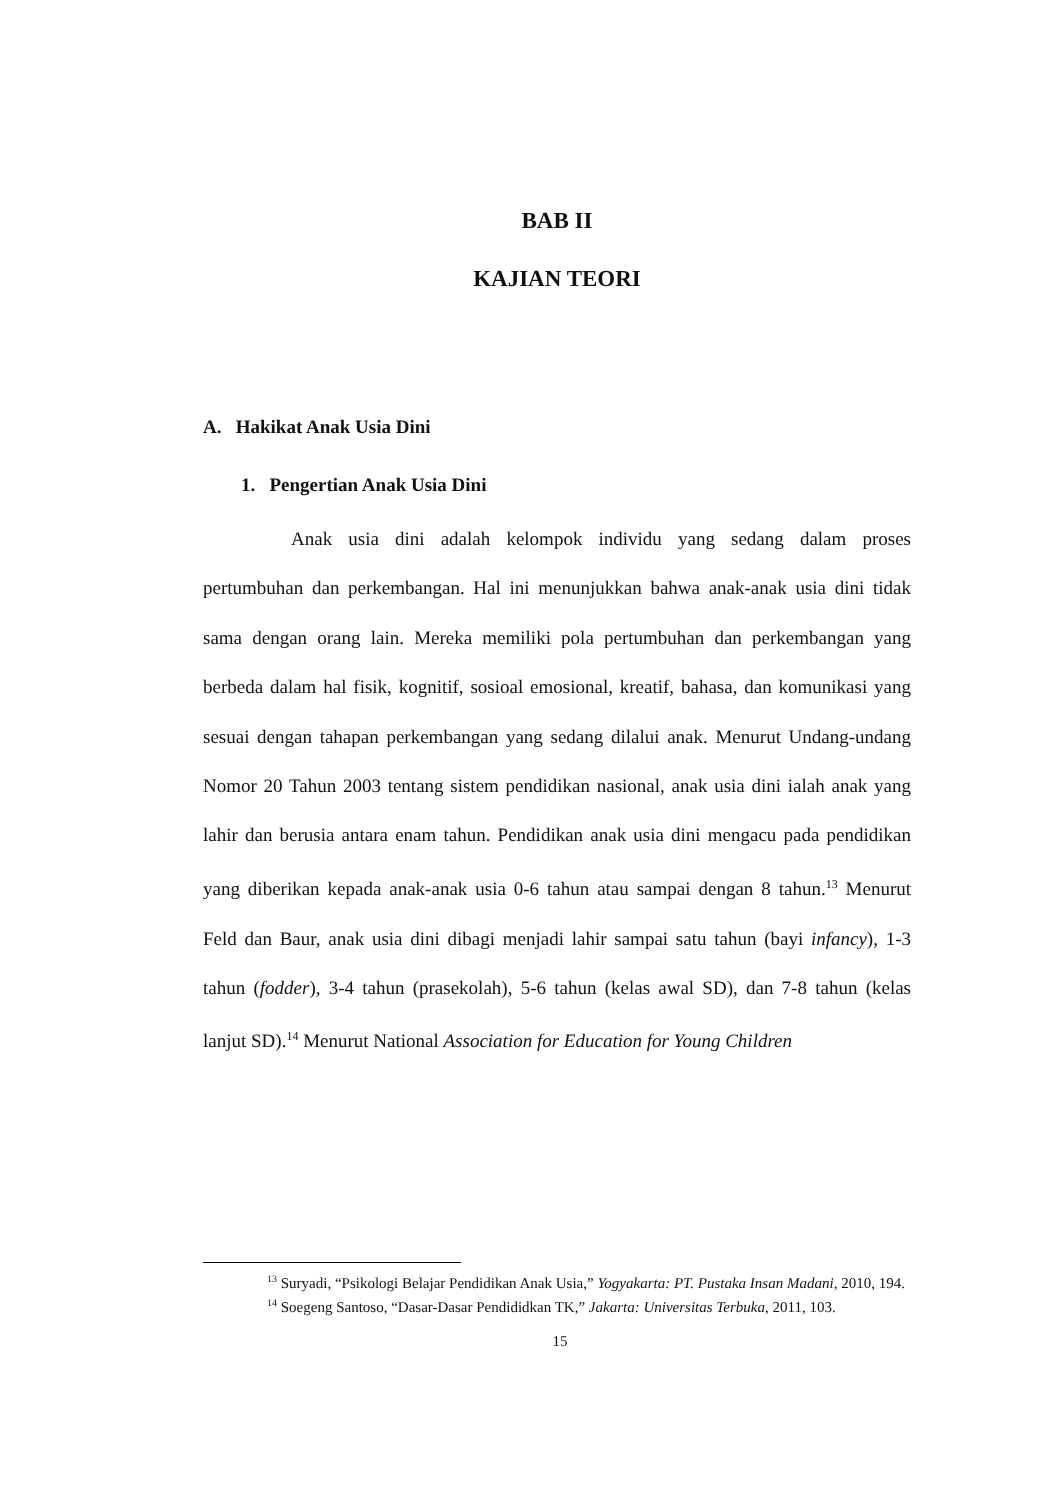BAB II
KAJIAN TEORI
A. Hakikat Anak Usia Dini
1. Pengertian Anak Usia Dini
Anak usia dini adalah kelompok individu yang sedang dalam proses pertumbuhan dan perkembangan. Hal ini menunjukkan bahwa anak-anak usia dini tidak sama dengan orang lain. Mereka memiliki pola pertumbuhan dan perkembangan yang berbeda dalam hal fisik, kognitif, sosioal emosional, kreatif, bahasa, dan komunikasi yang sesuai dengan tahapan perkembangan yang sedang dilalui anak. Menurut Undang-undang Nomor 20 Tahun 2003 tentang sistem pendidikan nasional, anak usia dini ialah anak yang lahir dan berusia antara enam tahun. Pendidikan anak usia dini mengacu pada pendidikan yang diberikan kepada anak-anak usia 0-6 tahun atau sampai dengan 8 tahun.<sup>13</sup> Menurut Feld dan Baur, anak usia dini dibagi menjadi lahir sampai satu tahun (bayi infancy), 1-3 tahun (fodder), 3-4 tahun (prasekolah), 5-6 tahun (kelas awal SD), dan 7-8 tahun (kelas lanjut SD).<sup>14</sup> Menurut National Association for Education for Young Children
<sup>13</sup> Suryadi, “Psikologi Belajar Pendidikan Anak Usia,” Yogyakarta: PT. Pustaka Insan Madani, 2010, 194.
<sup>14</sup> Soegeng Santoso, “Dasar-Dasar Pendididkan TK,” Jakarta: Universitas Terbuka, 2011, 103.
15